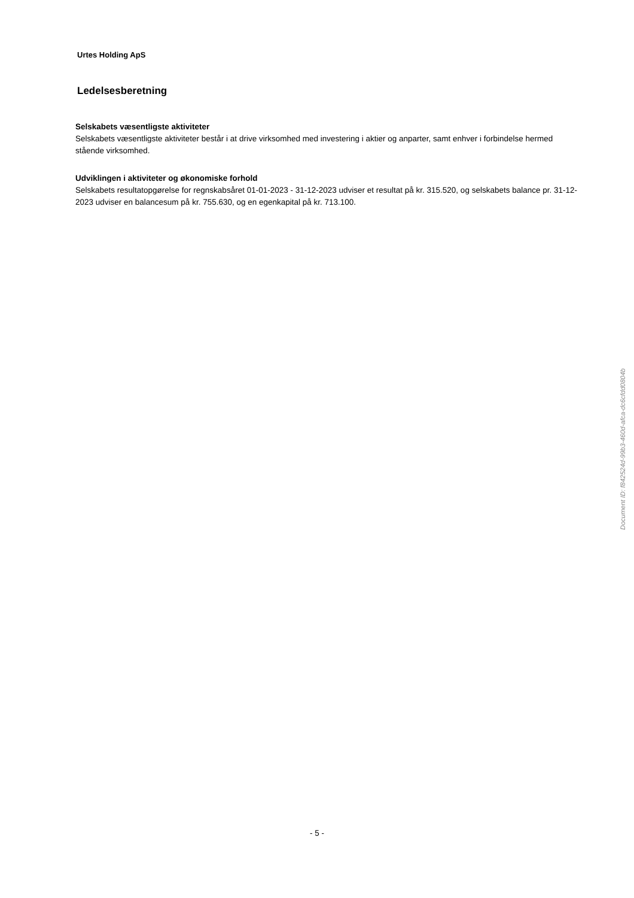Urtes Holding ApS
Ledelsesberetning
Selskabets væsentligste aktiviteter
Selskabets væsentligste aktiviteter består i at drive virksomhed med investering i aktier og anparter, samt enhver i forbindelse hermed stående virksomhed.
Udviklingen i aktiviteter og økonomiske forhold
Selskabets resultatopgørelse for regnskabsåret 01-01-2023 - 31-12-2023 udviser et resultat på kr. 315.520, og selskabets balance pr. 31-12-2023 udviser en balancesum på kr. 755.630, og en egenkapital på kr. 713.100.
Document ID: f842524d-99b3-460d-afca-dc6cfdd0804b
- 5 -